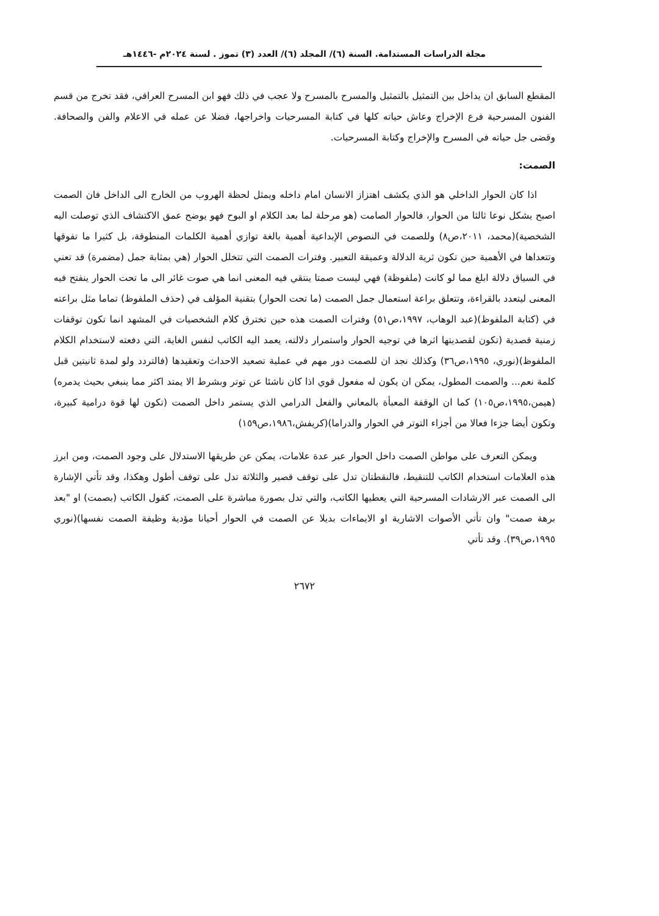مجلة الدراسات المستدامة. السنة (٦)/ المجلد (٦)/ العدد (٣) تموز . لسنة ٢٠٢٤م -١٤٤٦هـ
المقطع السابق ان يداخل بين التمثيل بالتمثيل والمسرح بالمسرح ولا عجب في ذلك فهو ابن المسرح العراقي، فقد تخرج من قسم الفنون المسرحية فرع الإخراج وعاش حياته كلها في كتابة المسرحيات واخراجها، فضلا عن عمله في الاعلام والفن والصحافة. وقضى جل حياته في المسرح والإخراج وكتابة المسرحيات.
الصمت:
اذا كان الحوار الداخلي هو الذي يكشف اهتزاز الانسان امام داخله ويمثل لحظة الهروب من الخارج الى الداخل فان الصمت اصبح يشكل نوعا ثالثا من الحوار، فالحوار الصامت (هو مرحلة لما بعد الكلام او البوح فهو يوضح عمق الاكتشاف الذي توصلت اليه الشخصية)(محمد، ٢٠١١،ص٨) وللصمت في النصوص الإبداعية أهمية بالغة توازي أهمية الكلمات المنطوقة، بل كثيرا ما تفوقها وتتعداها في الأهمية حين تكون ثرية الدلالة وعميقة التعبير. وفترات الصمت التي تتخلل الحوار (هي بمثابة جمل (مضمرة) قد تعني في السياق دلالة ابلغ مما لو كانت (ملفوظة) فهي ليست صمتا ينتقي فيه المعنى انما هي صوت غائر الى ما تحت الحوار ينفتح فيه المعنى ليتعدد بالقراءة، وتتعلق براعة استعمال جمل الصمت (ما تحت الحوار) بتقنية المؤلف في (حذف الملفوظ) تماما مثل براعته في (كتابة الملفوظ)(عبد الوهاب، ١٩٩٧،ص٥١) وفترات الصمت هذه حين تخترق كلام الشخصيات في المشهد انما تكون توقفات زمنية قصدية (تكون لقصديتها اثرها في توجيه الحوار واستمرار دلالته، يعمد اليه الكاتب لنفس الغاية، التي دفعته لاستخدام الكلام الملفوظ)(نوري، ١٩٩٥،ص٣٦) وكذلك نجد ان للصمت دور مهم في عملية تصعيد الاحداث وتعقيدها (فالتردد ولو لمدة ثانيتين قبل كلمة نعم... والصمت المطول، يمكن ان يكون له مفعول قوي اذا كان ناشئا عن توتر وبشرط الا يمتد اكثر مما ينبغي بحيث يدمره)(هيمن،١٩٩٥،ص١٠٥) كما ان الوقفة المعبأة بالمعاني والفعل الدرامي الذي يستمر داخل الصمت (تكون لها قوة درامية كبيرة، وتكون أيضا جزءا فعالا من أجزاء التوتر في الحوار والدراما)(كريفش،١٩٨٦،ص١٥٩)
ويمكن التعرف على مواطن الصمت داخل الحوار عبر عدة علامات، يمكن عن طريقها الاستدلال على وجود الصمت، ومن ابرز هذه العلامات استخدام الكاتب للتنقيط، فالنقطتان تدل على توقف قصير والثلاثة تدل على توقف أطول وهكذا، وقد تأتي الإشارة الى الصمت عبر الارشادات المسرحية التي يعطيها الكاتب، والتي تدل بصورة مباشرة على الصمت، كقول الكاتب (بصمت) او "بعد برهة صمت" وان تأتي الأصوات الاشارية او الايماءات بديلا عن الصمت في الحوار أحيانا مؤدية وظيفة الصمت نفسها)(نوري ١٩٩٥،ص٣٩). وقد تأتي
٢٦٧٢